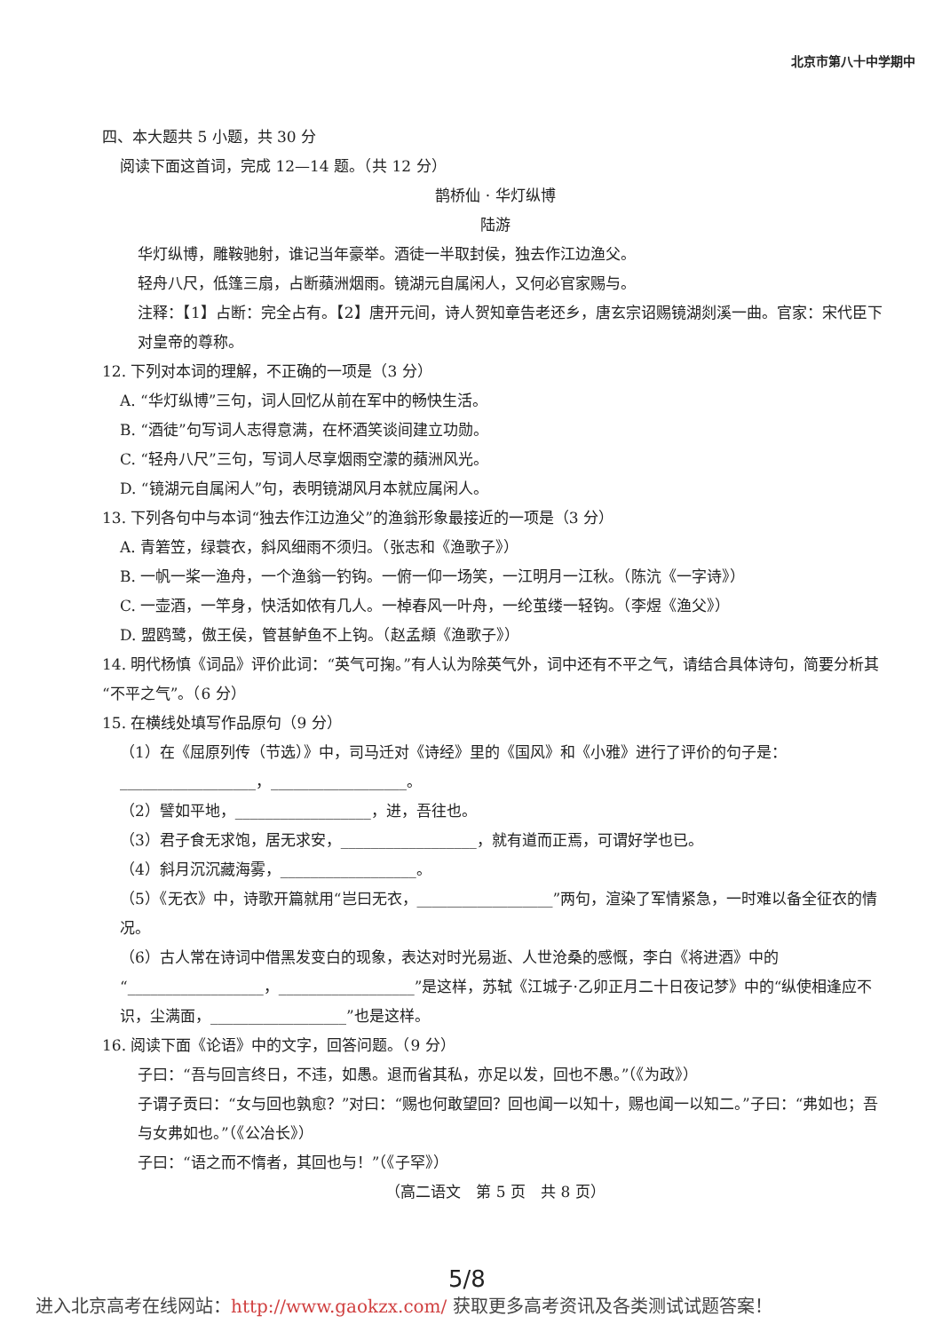北京市第八十中学期中
四、本大题共 5 小题，共 30 分
阅读下面这首词，完成 12—14 题。（共 12 分）
鹊桥仙 · 华灯纵博
陆游
华灯纵博，雕鞍驰射，谁记当年豪举。酒徒一半取封侯，独去作江边渔父。
轻舟八尺，低篷三扇，占断蘋洲烟雨。镜湖元自属闲人，又何必官家赐与。
注释：【1】占断：完全占有。【2】唐开元间，诗人贺知章告老还乡，唐玄宗诏赐镜湖剡溪一曲。官家：宋代臣下对皇帝的尊称。
12. 下列对本词的理解，不正确的一项是（3 分）
A. “华灯纵博”三句，词人回忆从前在军中的畅快生活。
B. “酒徒”句写词人志得意满，在杯酒笑谈间建立功勋。
C. “轻舟八尺”三句，写词人尽享烟雨空濛的蘋洲风光。
D. “镜湖元自属闲人”句，表明镜湖风月本就应属闲人。
13. 下列各句中与本词“独去作江边渔父”的渔翁形象最接近的一项是（3 分）
A. 青箬笠，绿蓑衣，斜风细雨不须归。（张志和《渔歌子》）
B. 一帆一桨一渔舟，一个渔翁一钓钩。一俯一仰一场笑，一江明月一江秋。（陈沆《一字诗》）
C. 一壶酒，一竿身，快活如侬有几人。一棹春风一叶舟，一纶茧缕一轻钩。（李煜《渔父》）
D. 盟鸥鹭，傲王侯，管甚鲈鱼不上钩。（赵孟頫《渔歌子》）
14. 明代杨慎《词品》评价此词：“英气可掬。”有人认为除英气外，词中还有不平之气，请结合具体诗句，简要分析其“不平之气”。（6 分）
15. 在横线处填写作品原句（9 分）
（1）在《屈原列传（节选）》中，司马迁对《诗经》里的《国风》和《小雅》进行了评价的句子是：
__________________，__________________。
（2）譬如平地，__________________，进，吾往也。
（3）君子食无求饱，居无求安，__________________，就有道而正焉，可谓好学也已。
（4）斜月沉沉藏海雾，__________________。
（5）《无衣》中，诗歌开篇就用“岂曰无衣，__________________”两句，渲染了军情紧急，一时难以备全征衣的情况。
（6）古人常在诗词中借黑发变白的现象，表达对时光易逝、人世沧桑的感慨，李白《将进酒》中的“__________________，__________________”是这样，苏轼《江城子·乙卯正月二十日夜记梦》中的“纵使相逢应不识，尘满面，__________________”也是这样。
16. 阅读下面《论语》中的文字，回答问题。（9 分）
子曰：“吾与回言终日，不违，如愚。退而省其私，亦足以发，回也不愚。”（《为政》）
子谓子贡曰：“女与回也孰愈？”对曰：“赐也何敢望回？回也闻一以知十，赐也闻一以知二。”子曰：“弗如也；吾与女弗如也。”（《公冶长》）
子曰：“语之而不惰者，其回也与！”（《子罕》）
（高二语文　第 5 页　共 8 页）
5/8
进入北京高考在线网站：http://www.gaokzx.com/ 获取更多高考资讯及各类测试试题答案！